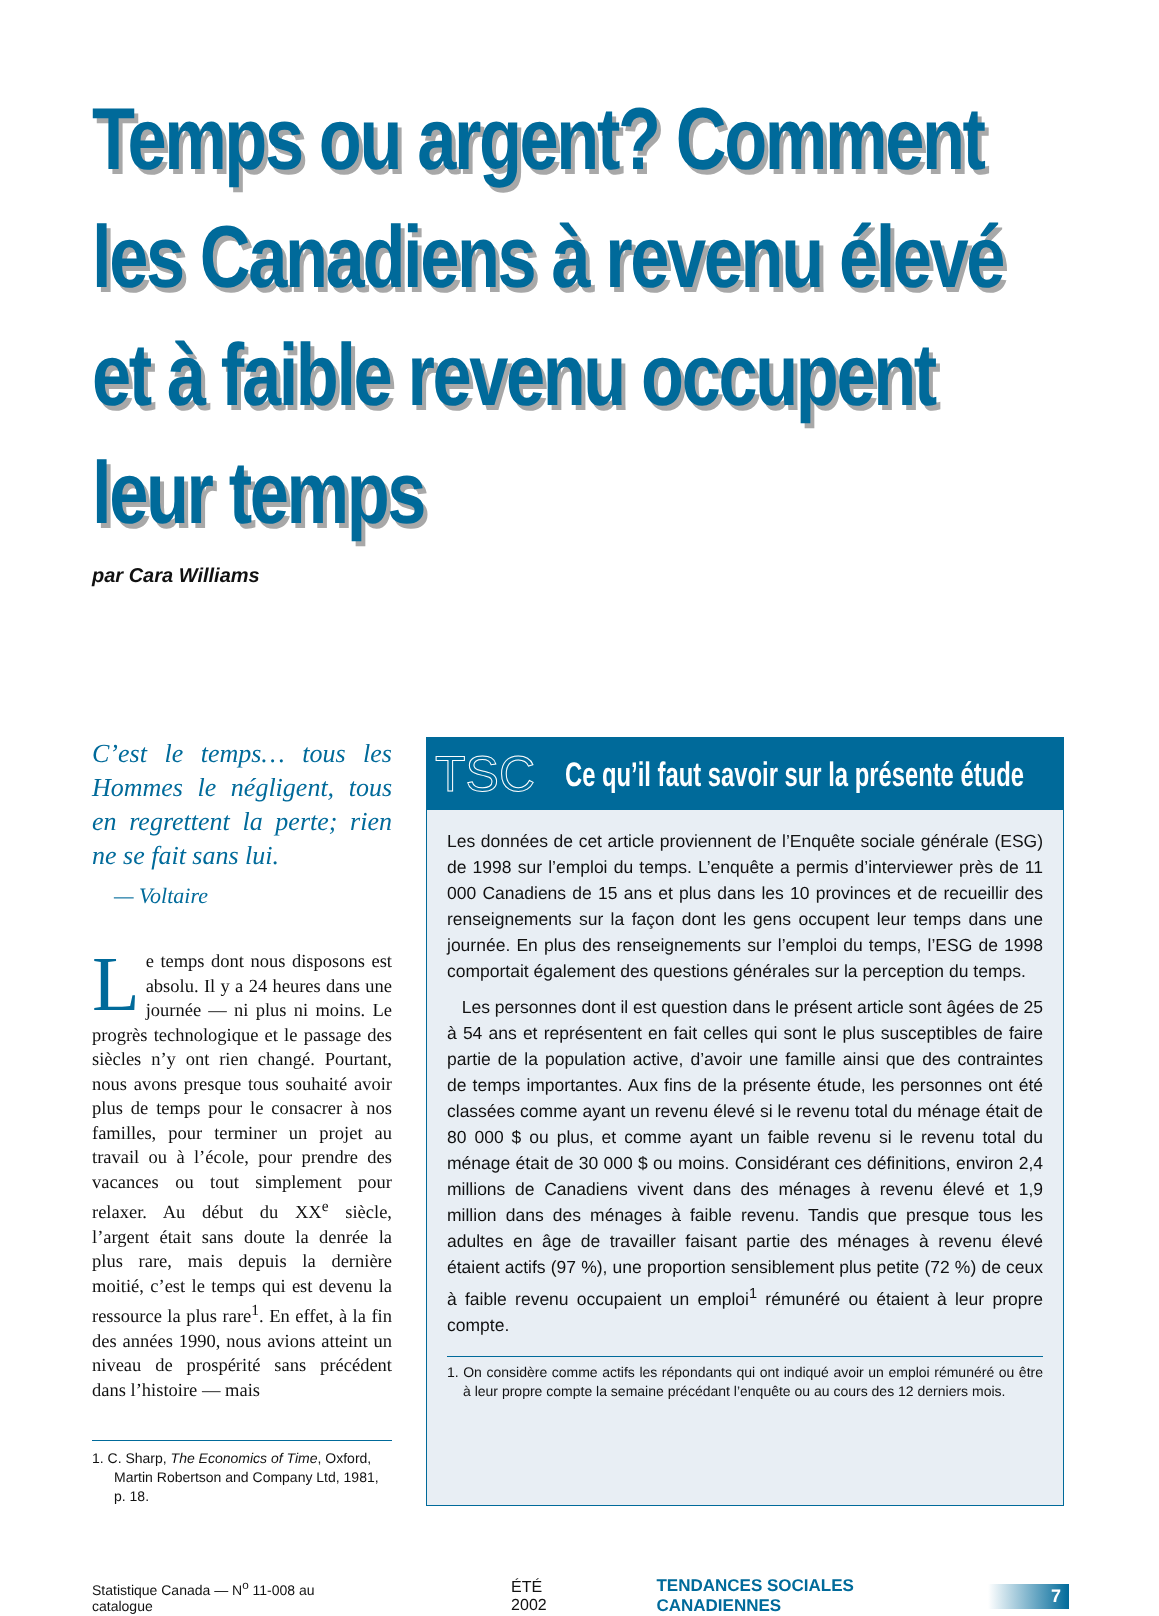Temps ou argent? Comment les Canadiens à revenu élevé et à faible revenu occupent leur temps
par Cara Williams
C’est le temps… tous les Hommes le négligent, tous en regrettent la perte; rien ne se fait sans lui.
— Voltaire
Le temps dont nous disposons est absolu. Il y a 24 heures dans une journée — ni plus ni moins. Le progrès technologique et le passage des siècles n’y ont rien changé. Pourtant, nous avons presque tous souhaité avoir plus de temps pour le consacrer à nos familles, pour terminer un projet au travail ou à l’école, pour prendre des vacances ou tout simplement pour relaxer. Au début du XX<sup>e</sup> siècle, l’argent était sans doute la denrée la plus rare, mais depuis la dernière moitié, c’est le temps qui est devenu la ressource la plus rare<sup>1</sup>. En effet, à la fin des années 1990, nous avions atteint un niveau de prospérité sans précédent dans l’histoire — mais
1. C. Sharp, The Economics of Time, Oxford, Martin Robertson and Company Ltd, 1981, p. 18.
TSC Ce qu’il faut savoir sur la présente étude
Les données de cet article proviennent de l’Enquête sociale générale (ESG) de 1998 sur l’emploi du temps. L’enquête a permis d’interviewer près de 11 000 Canadiens de 15 ans et plus dans les 10 provinces et de recueillir des renseignements sur la façon dont les gens occupent leur temps dans une journée. En plus des renseignements sur l’emploi du temps, l’ESG de 1998 comportait également des questions générales sur la perception du temps.
Les personnes dont il est question dans le présent article sont âgées de 25 à 54 ans et représentent en fait celles qui sont le plus susceptibles de faire partie de la population active, d’avoir une famille ainsi que des contraintes de temps importantes. Aux fins de la présente étude, les personnes ont été classées comme ayant un revenu élevé si le revenu total du ménage était de 80 000 $ ou plus, et comme ayant un faible revenu si le revenu total du ménage était de 30 000 $ ou moins. Considérant ces définitions, environ 2,4 millions de Canadiens vivent dans des ménages à revenu élevé et 1,9 million dans des ménages à faible revenu. Tandis que presque tous les adultes en âge de travailler faisant partie des ménages à revenu élevé étaient actifs (97 %), une proportion sensiblement plus petite (72 %) de ceux à faible revenu occupaient un emploi<sup>1</sup> rémunéré ou étaient à leur propre compte.
1. On considère comme actifs les répondants qui ont indiqué avoir un emploi rémunéré ou être à leur propre compte la semaine précédant l’enquête ou au cours des 12 derniers mois.
Statistique Canada — N<sup>o</sup> 11-008 au catalogue ÉTÉ 2002 TENDANCES SOCIALES CANADIENNES 7